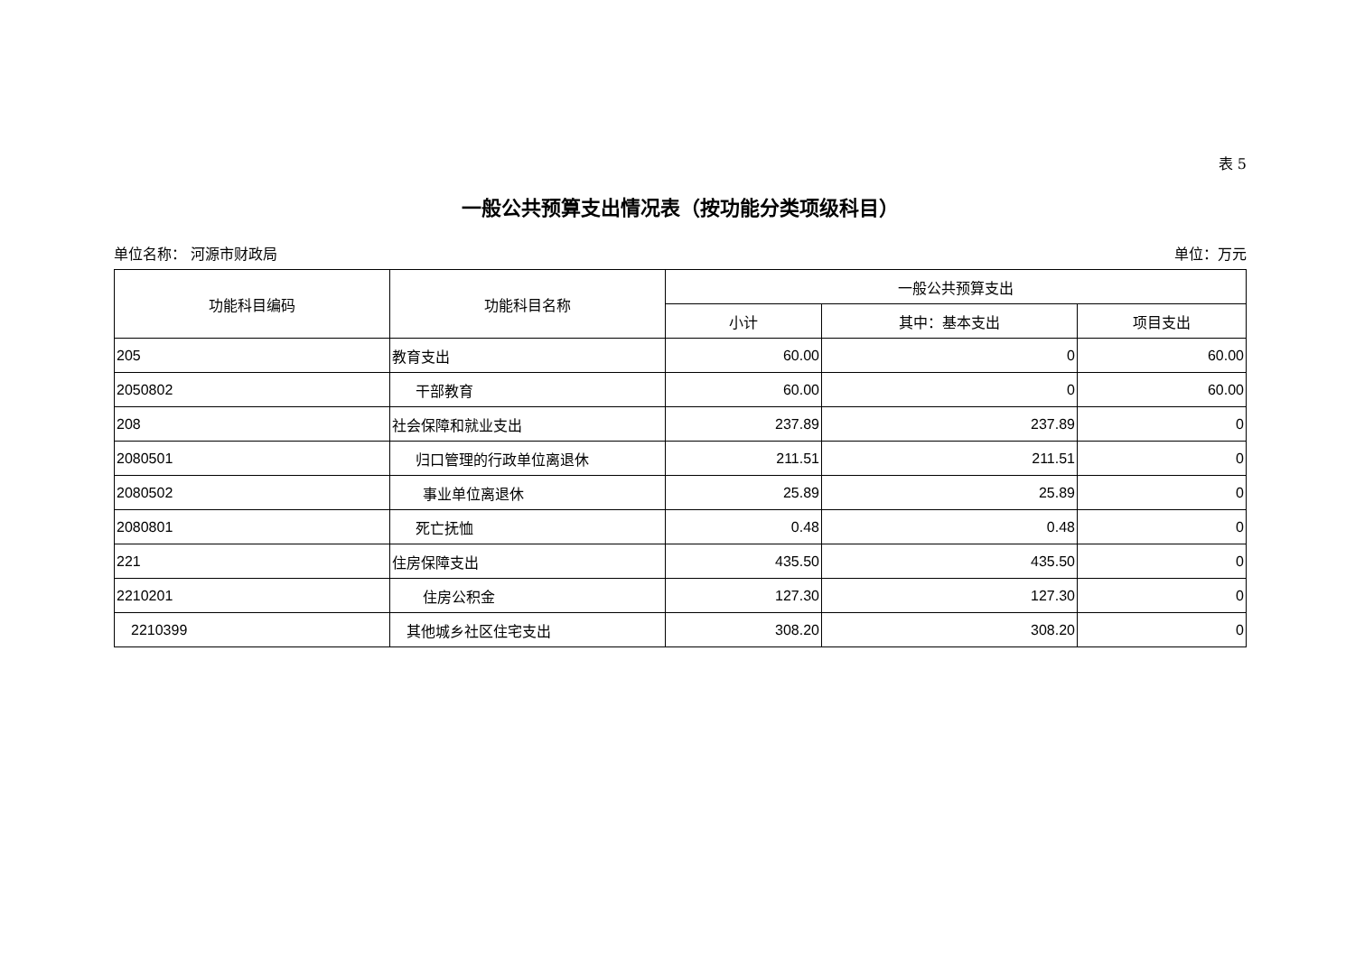表 5
一般公共预算支出情况表（按功能分类项级科目）
单位名称： 河源市财政局 单位：万元
| 功能科目编码 | 功能科目名称 | 一般公共预算支出 | | |
| --- | --- | --- | --- | --- |
| | | 小计 | 其中：基本支出 | 项目支出 |
| 205 | 教育支出 | 60.00 | 0 | 60.00 |
| 2050802 | 干部教育 | 60.00 | 0 | 60.00 |
| 208 | 社会保障和就业支出 | 237.89 | 237.89 | 0 |
| 2080501 | 归口管理的行政单位离退休 | 211.51 | 211.51 | 0 |
| 2080502 | 事业单位离退休 | 25.89 | 25.89 | 0 |
| 2080801 | 死亡抚恤 | 0.48 | 0.48 | 0 |
| 221 | 住房保障支出 | 435.50 | 435.50 | 0 |
| 2210201 | 住房公积金 | 127.30 | 127.30 | 0 |
| 2210399 | 其他城乡社区住宅支出 | 308.20 | 308.20 | 0 |